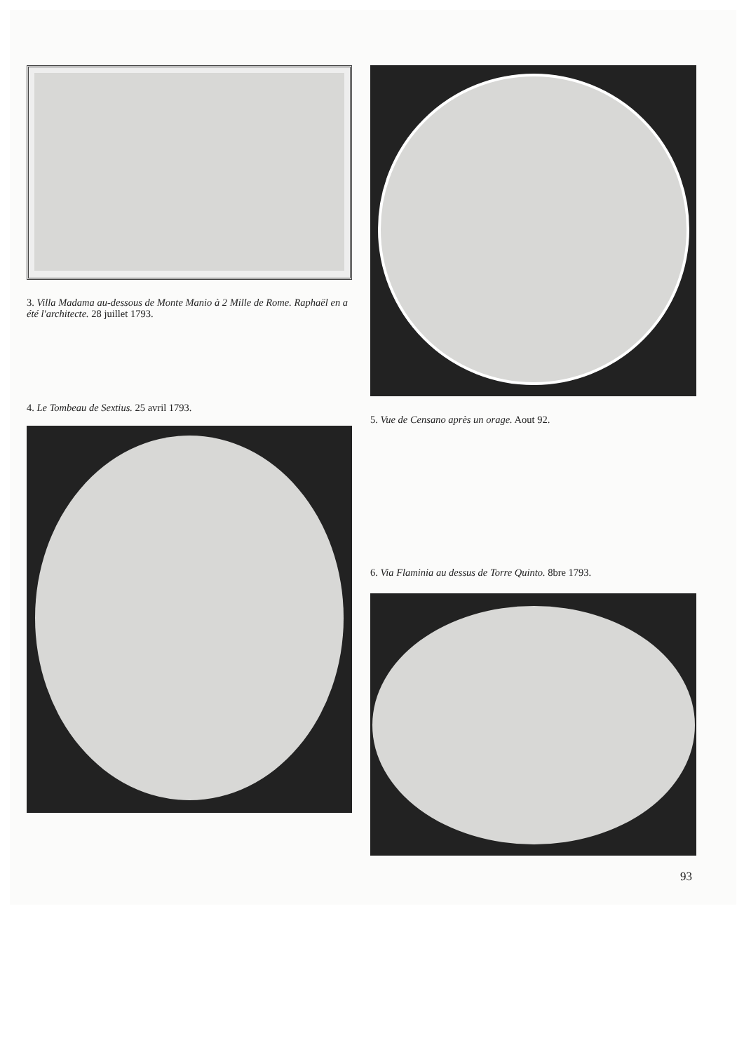3. Villa Madama au-dessous de Monte Manio à 2 Mille de Rome. Raphaël en a été l'architecte. 28 juillet 1793.
4. Le Tombeau de Sextius. 25 avril 1793.
5. Vue de Censano après un orage. Aout 92.
6. Via Flaminia au dessus de Torre Quinto. 8bre 1793.
93